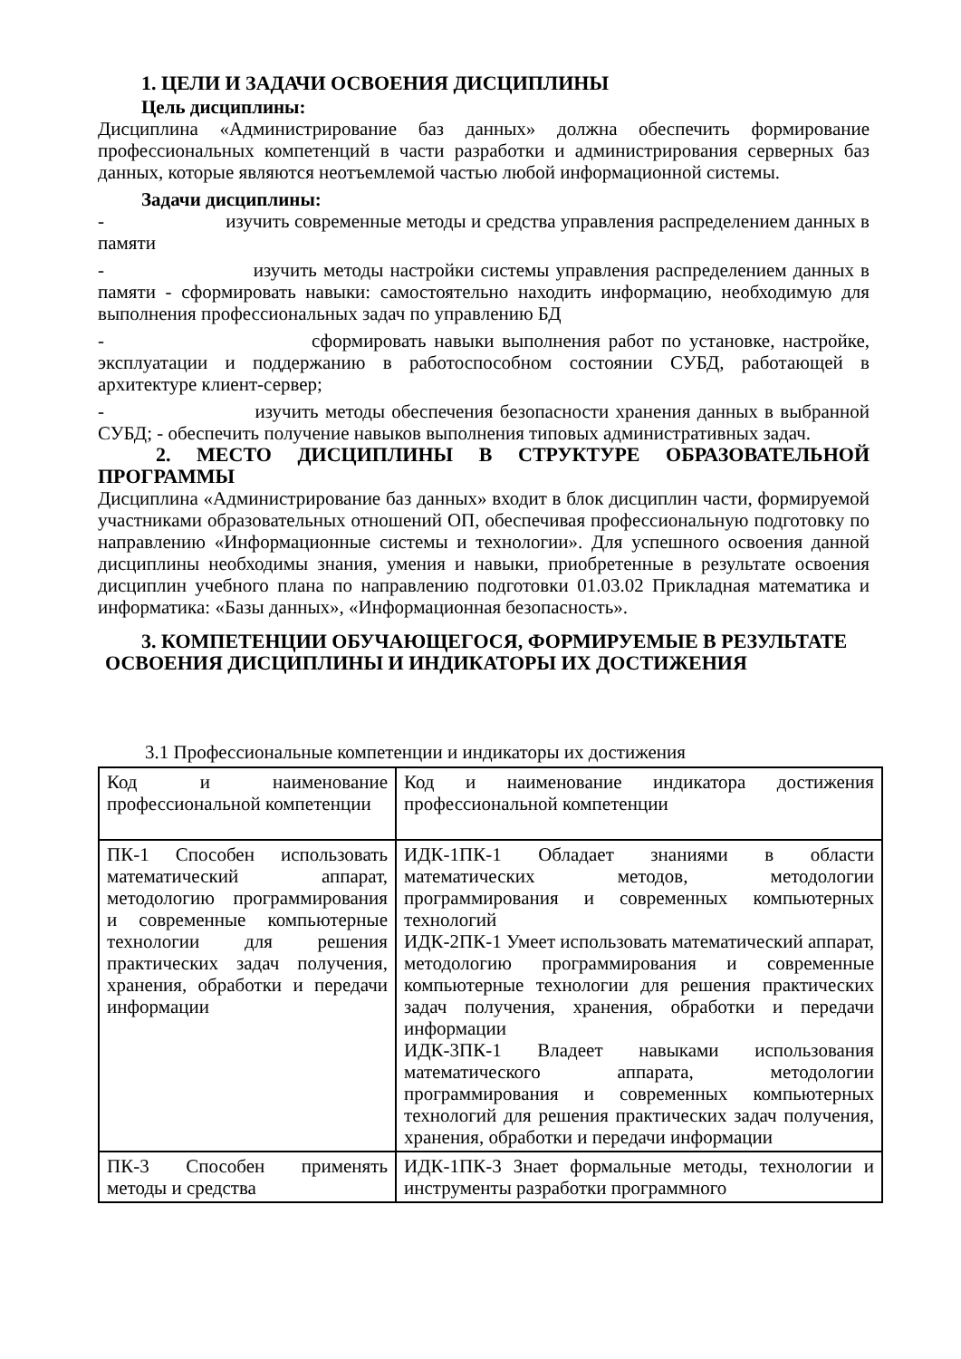1. ЦЕЛИ И ЗАДАЧИ ОСВОЕНИЯ ДИСЦИПЛИНЫ
Цель дисциплины:
Дисциплина «Администрирование баз данных» должна обеспечить формирование профессиональных компетенций в части разработки и администрирования серверных баз данных, которые являются неотъемлемой частью любой информационной системы.
Задачи дисциплины:
- изучить современные методы и средства управления распределением данных в памяти
- изучить методы настройки системы управления распределением данных в памяти - сформировать навыки: самостоятельно находить информацию, необходимую для выполнения профессиональных задач по управлению БД
- сформировать навыки выполнения работ по установке, настройке, эксплуатации и поддержанию в работоспособном состоянии СУБД, работающей в архитектуре клиент-сервер;
- изучить методы обеспечения безопасности хранения данных в выбранной СУБД; - обеспечить получение навыков выполнения типовых административных задач.
2. МЕСТО ДИСЦИПЛИНЫ В СТРУКТУРЕ ОБРАЗОВАТЕЛЬНОЙ ПРОГРАММЫ
Дисциплина «Администрирование баз данных» входит в блок дисциплин части, формируемой участниками образовательных отношений ОП, обеспечивая профессиональную подготовку по направлению «Информационные системы и технологии». Для успешного освоения данной дисциплины необходимы знания, умения и навыки, приобретенные в результате освоения дисциплин учебного плана по направлению подготовки 01.03.02 Прикладная математика и информатика: «Базы данных», «Информационная безопасность».
3. КОМПЕТЕНЦИИ ОБУЧАЮЩЕГОСЯ, ФОРМИРУЕМЫЕ В РЕЗУЛЬТАТЕ ОСВОЕНИЯ ДИСЦИПЛИНЫ И ИНДИКАТОРЫ ИХ ДОСТИЖЕНИЯ
3.1 Профессиональные компетенции и индикаторы их достижения
| Код и наименование профессиональной компетенции | Код и наименование индикатора достижения профессиональной компетенции |
| ПК-1 Способен использовать математический аппарат, методологию программирования и современные компьютерные технологии для решения практических задач получения, хранения, обработки и передачи информации | ИДК-1ПК-1 Обладает знаниями в области математических методов, методологии программирования и современных компьютерных технологий ИДК-2ПК-1 Умеет использовать математический аппарат, методологию программирования и современные компьютерные технологии для решения практических задач получения, хранения, обработки и передачи информации ИДК-3ПК-1 Владеет навыками использования математического аппарата, методологии программирования и современных компьютерных технологий для решения практических задач получения, хранения, обработки и передачи информации |
| ПК-3 Способен применять методы и средства | ИДК-1ПК-3 Знает формальные методы, технологии и инструменты разработки программного |